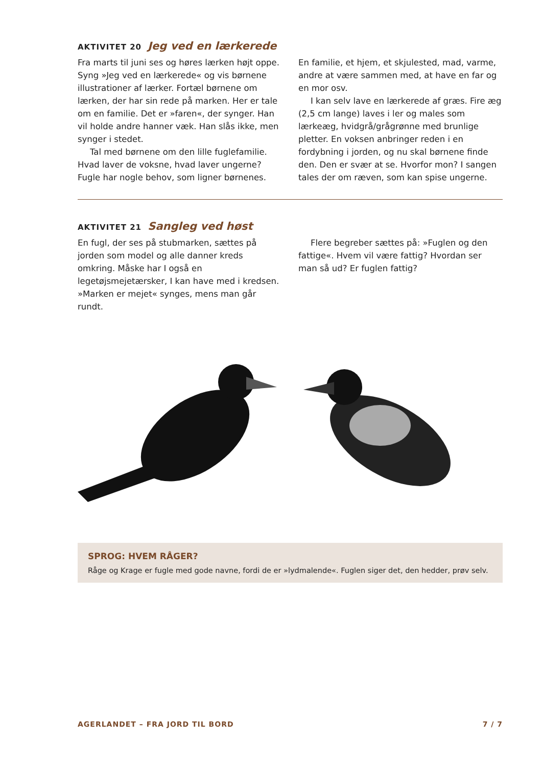AKTIVITET 20 Jeg ved en lærkerede
Fra marts til juni ses og høres lærken højt oppe. Syng »Jeg ved en lærkerede« og vis børnene illustrationer af lærker. Fortæl børnene om lærken, der har sin rede på marken. Her er tale om en familie. Det er »faren«, der synger. Han vil holde andre hanner væk. Han slås ikke, men synger i stedet.
Tal med børnene om den lille fuglefamilie. Hvad laver de voksne, hvad laver ungerne? Fugle har nogle behov, som ligner børnenes.
En familie, et hjem, et skjulested, mad, varme, andre at være sammen med, at have en far og en mor osv.
I kan selv lave en lærkerede af græs. Fire æg (2,5 cm lange) laves i ler og males som lærkeæg, hvidgrå/grågrønne med brunlige pletter. En voksen anbringer reden i en fordybning i jorden, og nu skal børnene finde den. Den er svær at se. Hvorfor mon? I sangen tales der om ræven, som kan spise ungerne.
AKTIVITET 21 Sangleg ved høst
En fugl, der ses på stubmarken, sættes på jorden som model og alle danner kreds omkring. Måske har I også en legetøjsmejetærsker, I kan have med i kredsen. »Marken er mejet« synges, mens man går rundt.
Flere begreber sættes på: »Fuglen og den fattige«. Hvem vil være fattig? Hvordan ser man så ud? Er fuglen fattig?
SPROG: HVEM RÅGER?
Råge og Krage er fugle med gode navne, fordi de er »lydmalende«. Fuglen siger det, den hedder, prøv selv.
AGERLANDET – FRA JORD TIL BORD 7 / 7